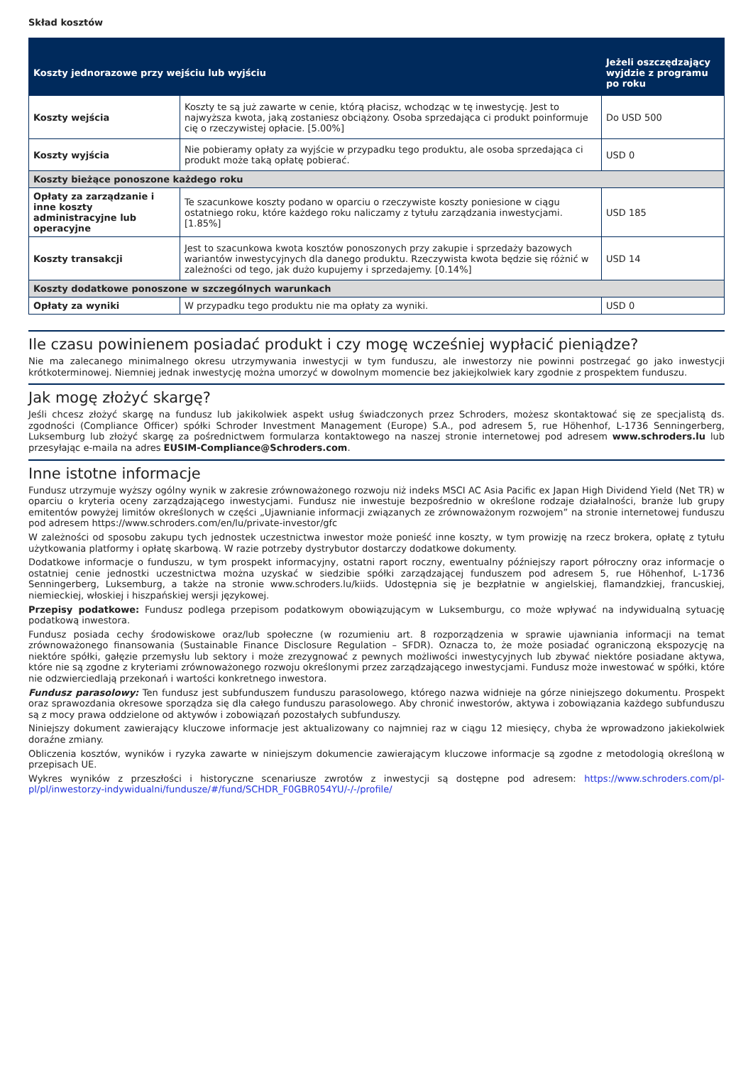Skład kosztów
| Koszty jednorazowe przy wejściu lub wyjściu | | Jeżeli oszczędzający wyjdzie z programu po roku |
| --- | --- | --- |
| Koszty wejścia | Koszty te są już zawarte w cenie, którą płacisz, wchodząc w tę inwestycję. Jest to najwyższa kwota, jaką zostaniesz obciążony. Osoba sprzedająca ci produkt poinformuje cię o rzeczywistej opłacie. [5.00%] | Do USD 500 |
| Koszty wyjścia | Nie pobieramy opłaty za wyjście w przypadku tego produktu, ale osoba sprzedająca ci produkt może taką opłatę pobierać. | USD 0 |
| Koszty bieżące ponoszone każdego roku | | |
| Opłaty za zarządzanie i inne koszty administracyjne lub operacyjne | Te szacunkowe koszty podano w oparciu o rzeczywiste koszty poniesione w ciągu ostatniego roku, które każdego roku naliczamy z tytułu zarządzania inwestycjami. [1.85%] | USD 185 |
| Koszty transakcji | Jest to szacunkowa kwota kosztów ponoszonych przy zakupie i sprzedaży bazowych wariantów inwestycyjnych dla danego produktu. Rzeczywista kwota będzie się różnić w zależności od tego, jak dużo kupujemy i sprzedajemy. [0.14%] | USD 14 |
| Koszty dodatkowe ponoszone w szczególnych warunkach | | |
| Opłaty za wyniki | W przypadku tego produktu nie ma opłaty za wyniki. | USD 0 |
Ile czasu powinienem posiadać produkt i czy mogę wcześniej wypłacić pieniądze?
Nie ma zalecanego minimalnego okresu utrzymywania inwestycji w tym funduszu, ale inwestorzy nie powinni postrzegać go jako inwestycji krótkoterminowej. Niemniej jednak inwestycję można umorzyć w dowolnym momencie bez jakiejkolwiek kary zgodnie z prospektem funduszu.
Jak mogę złożyć skargę?
Jeśli chcesz złożyć skargę na fundusz lub jakikolwiek aspekt usług świadczonych przez Schroders, możesz skontaktować się ze specjalistą ds. zgodności (Compliance Officer) spółki Schroder Investment Management (Europe) S.A., pod adresem 5, rue Höhenhof, L-1736 Senningerberg, Luksemburg lub złożyć skargę za pośrednictwem formularza kontaktowego na naszej stronie internetowej pod adresem www.schroders.lu lub przesyłając e-maila na adres EUSIM-Compliance@Schroders.com.
Inne istotne informacje
Fundusz utrzymuje wyższy ogólny wynik w zakresie zrównoważonego rozwoju niż indeks MSCI AC Asia Pacific ex Japan High Dividend Yield (Net TR) w oparciu o kryteria oceny zarządzającego inwestycjami. Fundusz nie inwestuje bezpośrednio w określone rodzaje działalności, branże lub grupy emitentów powyżej limitów określonych w części „Ujawnianie informacji związanych ze zrównoważonym rozwojem” na stronie internetowej funduszu pod adresem https://www.schroders.com/en/lu/private-investor/gfc
W zależności od sposobu zakupu tych jednostek uczestnictwa inwestor może ponieść inne koszty, w tym prowizję na rzecz brokera, opłatę z tytułu użytkowania platformy i opłatę skarbową. W razie potrzeby dystrybutor dostarczy dodatkowe dokumenty.
Dodatkowe informacje o funduszu, w tym prospekt informacyjny, ostatni raport roczny, ewentualny późniejszy raport półroczny oraz informacje o ostatniej cenie jednostki uczestnictwa można uzyskać w siedzibie spółki zarządzającej funduszem pod adresem 5, rue Höhenhof, L-1736 Senningerberg, Luksemburg, a także na stronie www.schroders.lu/kiids. Udostępnia się je bezpłatnie w angielskiej, flamandzkiej, francuskiej, niemieckiej, włoskiej i hiszpańskiej wersji językowej.
Przepisy podatkowe: Fundusz podlega przepisom podatkowym obowiązującym w Luksemburgu, co może wpływać na indywidualną sytuację podatkową inwestora.
Fundusz posiada cechy środowiskowe oraz/lub społeczne (w rozumieniu art. 8 rozporządzenia w sprawie ujawniania informacji na temat zrównoważonego finansowania (Sustainable Finance Disclosure Regulation – SFDR). Oznacza to, że może posiadać ograniczoną ekspozycję na niektóre spółki, gałęzie przemysłu lub sektory i może zrezygnować z pewnych możliwości inwestycyjnych lub zbywać niektóre posiadane aktywa, które nie są zgodne z kryteriami zrównoważonego rozwoju określonymi przez zarządzającego inwestycjami. Fundusz może inwestować w spółki, które nie odzwierciedlają przekonań i wartości konkretnego inwestora.
Fundusz parasolowy: Ten fundusz jest subfunduszem funduszu parasolowego, którego nazwa widnieje na górze niniejszego dokumentu. Prospekt oraz sprawozdania okresowe sporządza się dla całego funduszu parasolowego. Aby chronić inwestorów, aktywa i zobowiązania każdego subfunduszu są z mocy prawa oddzielone od aktywów i zobowiązań pozostałych subfunduszy.
Niniejszy dokument zawierający kluczowe informacje jest aktualizowany co najmniej raz w ciągu 12 miesięcy, chyba że wprowadzono jakiekolwiek doraźne zmiany.
Obliczenia kosztów, wyników i ryzyka zawarte w niniejszym dokumencie zawierającym kluczowe informacje są zgodne z metodologią określoną w przepisach UE.
Wykres wyników z przeszłości i historyczne scenariusze zwrotów z inwestycji są dostępne pod adresem: https://www.schroders.com/pl-pl/pl/inwestorzy-indywidualni/fundusze/#/fund/SCHDR_F0GBR054YU/-/-/profile/